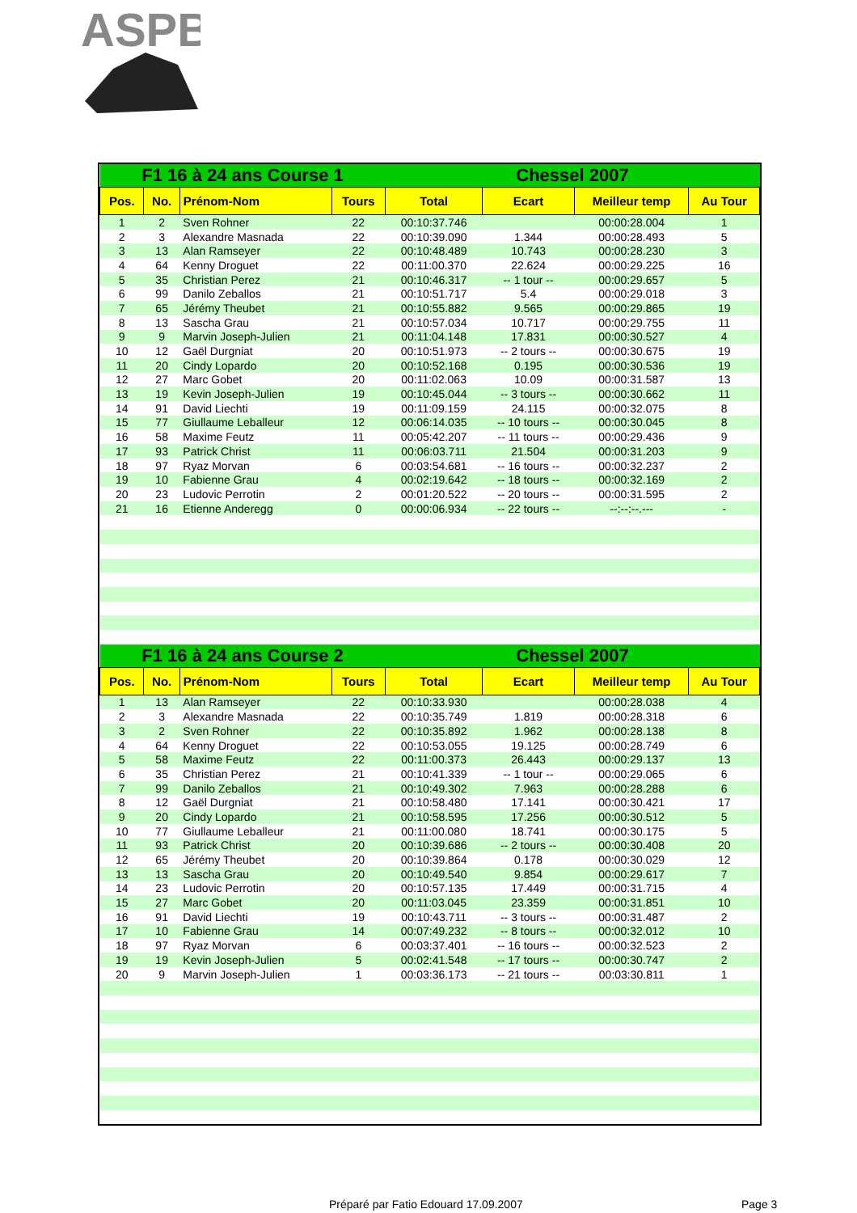ASPB
| F1 16 à 24 ans Course 1 | | | | Chessel 2007 | | | |
| Pos. | No. | Prénom-Nom | Tours | Total | Ecart | Meilleur temp | Au Tour |
| 1 | 2 | Sven Rohner | 22 | 00:10:37.746 | | 00:00:28.004 | 1 |
| 2 | 3 | Alexandre Masnada | 22 | 00:10:39.090 | 1.344 | 00:00:28.493 | 5 |
| 3 | 13 | Alan Ramseyer | 22 | 00:10:48.489 | 10.743 | 00:00:28.230 | 3 |
| 4 | 64 | Kenny Droguet | 22 | 00:11:00.370 | 22.624 | 00:00:29.225 | 16 |
| 5 | 35 | Christian Perez | 21 | 00:10:46.317 | -- 1 tour -- | 00:00:29.657 | 5 |
| 6 | 99 | Danilo Zeballos | 21 | 00:10:51.717 | 5.4 | 00:00:29.018 | 3 |
| 7 | 65 | Jérémy Theubet | 21 | 00:10:55.882 | 9.565 | 00:00:29.865 | 19 |
| 8 | 13 | Sascha Grau | 21 | 00:10:57.034 | 10.717 | 00:00:29.755 | 11 |
| 9 | 9 | Marvin Joseph-Julien | 21 | 00:11:04.148 | 17.831 | 00:00:30.527 | 4 |
| 10 | 12 | Gaël Durgniat | 20 | 00:10:51.973 | -- 2 tours -- | 00:00:30.675 | 19 |
| 11 | 20 | Cindy Lopardo | 20 | 00:10:52.168 | 0.195 | 00:00:30.536 | 19 |
| 12 | 27 | Marc Gobet | 20 | 00:11:02.063 | 10.09 | 00:00:31.587 | 13 |
| 13 | 19 | Kevin Joseph-Julien | 19 | 00:10:45.044 | -- 3 tours -- | 00:00:30.662 | 11 |
| 14 | 91 | David Liechti | 19 | 00:11:09.159 | 24.115 | 00:00:32.075 | 8 |
| 15 | 77 | Giullaume Leballeur | 12 | 00:06:14.035 | -- 10 tours -- | 00:00:30.045 | 8 |
| 16 | 58 | Maxime Feutz | 11 | 00:05:42.207 | -- 11 tours -- | 00:00:29.436 | 9 |
| 17 | 93 | Patrick Christ | 11 | 00:06:03.711 | 21.504 | 00:00:31.203 | 9 |
| 18 | 97 | Ryaz Morvan | 6 | 00:03:54.681 | -- 16 tours -- | 00:00:32.237 | 2 |
| 19 | 10 | Fabienne Grau | 4 | 00:02:19.642 | -- 18 tours -- | 00:00:32.169 | 2 |
| 20 | 23 | Ludovic Perrotin | 2 | 00:01:20.522 | -- 20 tours -- | 00:00:31.595 | 2 |
| 21 | 16 | Etienne Anderegg | 0 | 00:00:06.934 | -- 22 tours -- | --:--:--.--- | - |
| F1 16 à 24 ans Course 2 | | | | Chessel 2007 | | | |
| Pos. | No. | Prénom-Nom | Tours | Total | Ecart | Meilleur temp | Au Tour |
| 1 | 13 | Alan Ramseyer | 22 | 00:10:33.930 | | 00:00:28.038 | 4 |
| 2 | 3 | Alexandre Masnada | 22 | 00:10:35.749 | 1.819 | 00:00:28.318 | 6 |
| 3 | 2 | Sven Rohner | 22 | 00:10:35.892 | 1.962 | 00:00:28.138 | 8 |
| 4 | 64 | Kenny Droguet | 22 | 00:10:53.055 | 19.125 | 00:00:28.749 | 6 |
| 5 | 58 | Maxime Feutz | 22 | 00:11:00.373 | 26.443 | 00:00:29.137 | 13 |
| 6 | 35 | Christian Perez | 21 | 00:10:41.339 | -- 1 tour -- | 00:00:29.065 | 6 |
| 7 | 99 | Danilo Zeballos | 21 | 00:10:49.302 | 7.963 | 00:00:28.288 | 6 |
| 8 | 12 | Gaël Durgniat | 21 | 00:10:58.480 | 17.141 | 00:00:30.421 | 17 |
| 9 | 20 | Cindy Lopardo | 21 | 00:10:58.595 | 17.256 | 00:00:30.512 | 5 |
| 10 | 77 | Giullaume Leballeur | 21 | 00:11:00.080 | 18.741 | 00:00:30.175 | 5 |
| 11 | 93 | Patrick Christ | 20 | 00:10:39.686 | -- 2 tours -- | 00:00:30.408 | 20 |
| 12 | 65 | Jérémy Theubet | 20 | 00:10:39.864 | 0.178 | 00:00:30.029 | 12 |
| 13 | 13 | Sascha Grau | 20 | 00:10:49.540 | 9.854 | 00:00:29.617 | 7 |
| 14 | 23 | Ludovic Perrotin | 20 | 00:10:57.135 | 17.449 | 00:00:31.715 | 4 |
| 15 | 27 | Marc Gobet | 20 | 00:11:03.045 | 23.359 | 00:00:31.851 | 10 |
| 16 | 91 | David Liechti | 19 | 00:10:43.711 | -- 3 tours -- | 00:00:31.487 | 2 |
| 17 | 10 | Fabienne Grau | 14 | 00:07:49.232 | -- 8 tours -- | 00:00:32.012 | 10 |
| 18 | 97 | Ryaz Morvan | 6 | 00:03:37.401 | -- 16 tours -- | 00:00:32.523 | 2 |
| 19 | 19 | Kevin Joseph-Julien | 5 | 00:02:41.548 | -- 17 tours -- | 00:00:30.747 | 2 |
| 20 | 9 | Marvin Joseph-Julien | 1 | 00:03:36.173 | -- 21 tours -- | 00:03:30.811 | 1 |
Préparé par Fatio Edouard 17.09.2007
Page 3